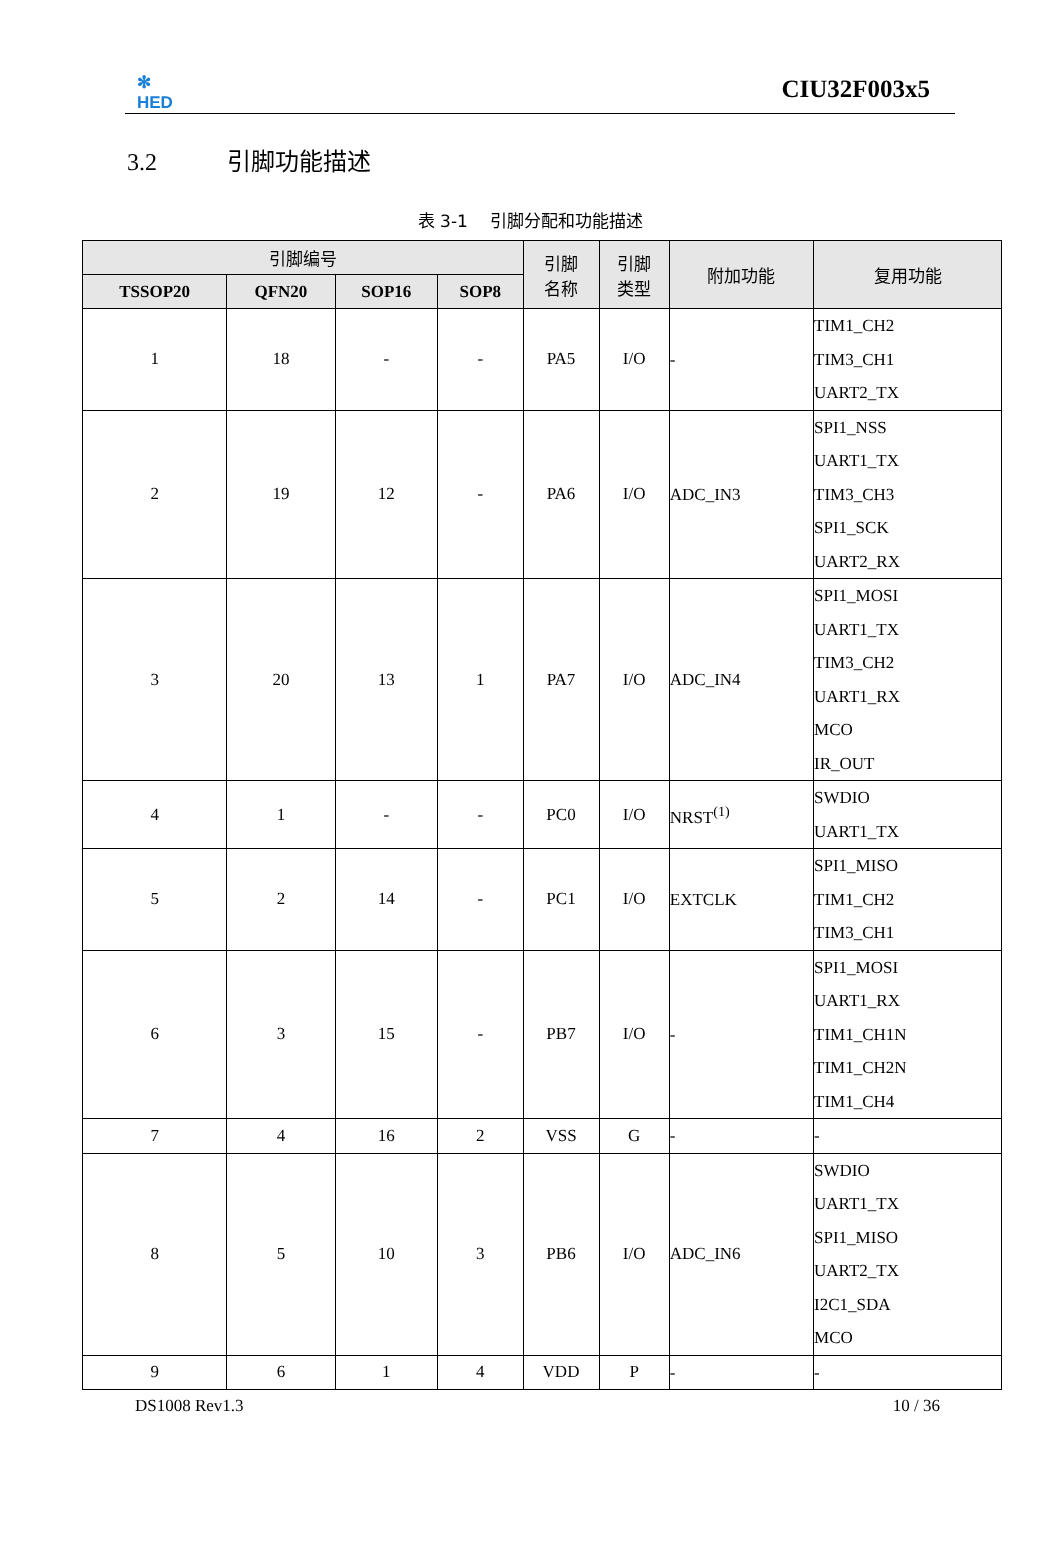✻
HED
CIU32F003x5
3.2 引脚功能描述
表 3-1　 引脚分配和功能描述
| 引脚编号 | | | | 引脚 名称 | 引脚 类型 | 附加功能 | 复用功能 |
| --- | --- | --- | --- | --- | --- | --- | --- |
| TSSOP20 | QFN20 | SOP16 | SOP8 | | | | |
| 1 | 18 | - | - | PA5 | I/O | - | TIM1_CH2 TIM3_CH1 UART2_TX |
| 2 | 19 | 12 | - | PA6 | I/O | ADC_IN3 | SPI1_NSS UART1_TX TIM3_CH3 SPI1_SCK UART2_RX |
| 3 | 20 | 13 | 1 | PA7 | I/O | ADC_IN4 | SPI1_MOSI UART1_TX TIM3_CH2 UART1_RX MCO IR_OUT |
| 4 | 1 | - | - | PC0 | I/O | NRST<sup>(1)</sup> | SWDIO UART1_TX |
| 5 | 2 | 14 | - | PC1 | I/O | EXTCLK | SPI1_MISO TIM1_CH2 TIM3_CH1 |
| 6 | 3 | 15 | - | PB7 | I/O | - | SPI1_MOSI UART1_RX TIM1_CH1N TIM1_CH2N TIM1_CH4 |
| 7 | 4 | 16 | 2 | VSS | G | - | - |
| 8 | 5 | 10 | 3 | PB6 | I/O | ADC_IN6 | SWDIO UART1_TX SPI1_MISO UART2_TX I2C1_SDA MCO |
| 9 | 6 | 1 | 4 | VDD | P | - | - |
DS1008 Rev1.3 10 / 36